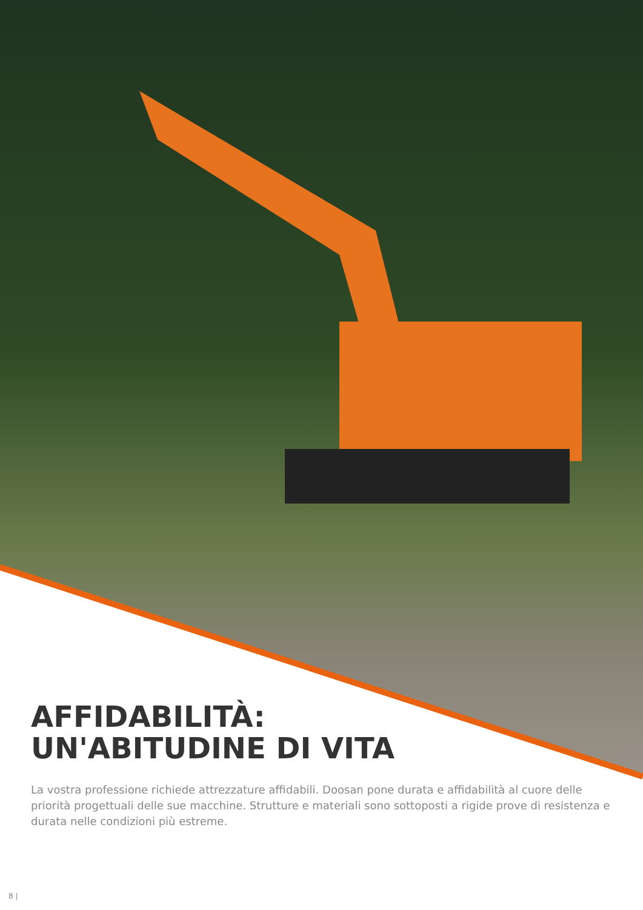AFFIDABILITÀ:
UN'ABITUDINE DI VITA
La vostra professione richiede attrezzature affidabili. Doosan pone durata e affidabilità al cuore delle priorità progettuali delle sue macchine. Strutture e materiali sono sottoposti a rigide prove di resistenza e durata nelle condizioni più estreme.
8 |